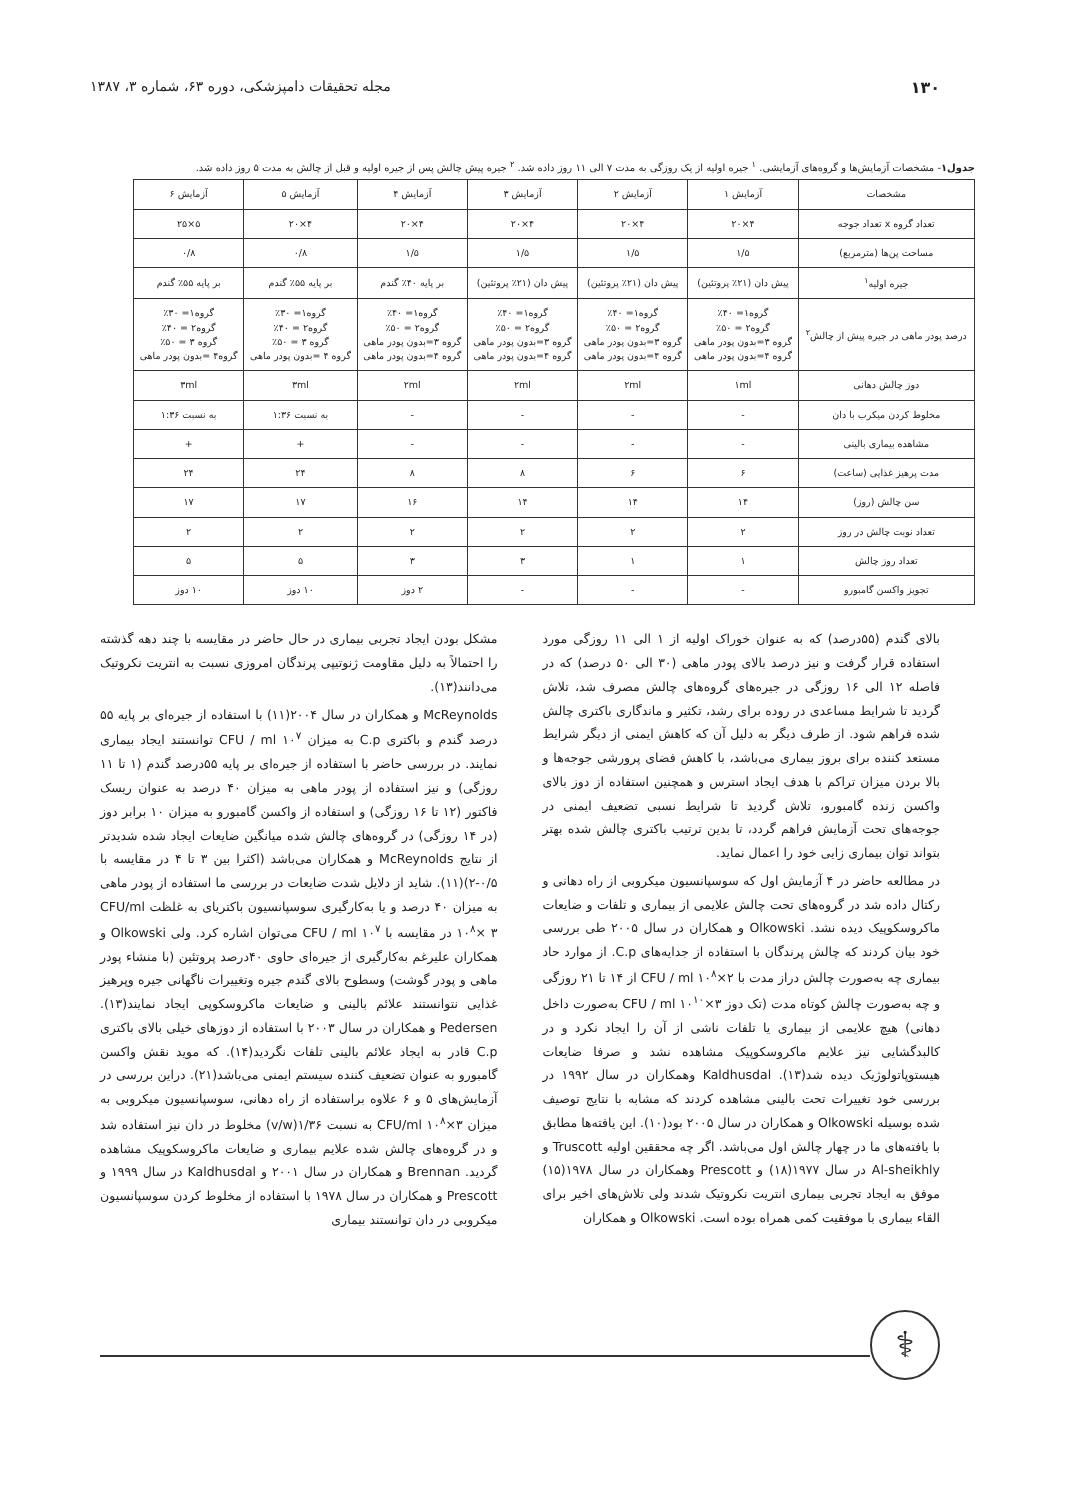۱۳۰ مجله تحقیقات دامپزشکی، دوره ۶۳، شماره ۳، ۱۳۸۷
جدول۱- مشخصات آزمایش‌ها و گروه‌های آزمایشی. <sup>۱</sup> جیره اولیه از یک روزگی به مدت ۷ الی ۱۱ روز داده شد. <sup>۲</sup> جیره پیش چالش پس از جیره اولیه و قبل از چالش به مدت ۵ روز داده شد.
| مشخصات | آزمایش ۱ | آزمایش ۲ | آزمایش ۳ | آزمایش ۴ | آزمایش ۵ | آزمایش ۶ |
| --- | --- | --- | --- | --- | --- | --- |
| تعداد گروه x تعداد جوجه | ۴×۲۰ | ۴×۲۰ | ۴×۲۰ | ۴×۲۰ | ۴×۲۰ | ۵×۲۵ |
| مساحت پن‌ها (مترمربع) | ۱/۵ | ۱/۵ | ۱/۵ | ۱/۵ | ۰/۸ | ۰/۸ |
| جیره اولیه<sup>۱</sup> | پیش دان (۲۱٪ پروتئین) | پیش دان (۲۱٪ پروتئین) | پیش دان (۲۱٪ پروتئین) | بر پایه ۴۰٪ گندم | بر پایه ۵۵٪ گندم | بر پایه ۵۵٪ گندم |
| درصد پودر ماهی در جیره پیش از چالش<sup>۲</sup> | گروه۱= ۴۰٪ گروه۲ = ۵۰٪ گروه ۳=بدون پودر ماهی گروه ۴=بدون پودر ماهی | گروه۱= ۴۰٪ گروه۲ = ۵۰٪ گروه ۳=بدون پودر ماهی گروه ۴=بدون پودر ماهی | گروه۱= ۴۰٪ گروه۲ = ۵۰٪ گروه ۳=بدون پودر ماهی گروه ۴=بدون پودر ماهی | گروه۱= ۴۰٪ گروه۲ = ۵۰٪ گروه ۳=بدون پودر ماهی گروه ۴=بدون پودر ماهی | گروه۱= ۳۰٪ گروه۲ = ۴۰٪ گروه ۳ = ۵۰٪ گروه ۴ =بدون پودر ماهی | گروه۱= ۳۰٪ گروه۲ = ۴۰٪ گروه ۳ = ۵۰٪ گروه۴ =بدون پودر ماهی |
| دوز چالش دهانی | ۱ml | ۲ml | ۲ml | ۲ml | ۳ml | ۳ml |
| مخلوط کردن میکرب با دان | - | - | - | - | به نسبت ۱:۳۶ | به نسبت ۱:۳۶ |
| مشاهده بیماری بالینی | - | - | - | - | + | + |
| مدت پرهیز غذایی (ساعت) | ۶ | ۶ | ۸ | ۸ | ۲۴ | ۲۴ |
| سن چالش (روز) | ۱۴ | ۱۴ | ۱۴ | ۱۶ | ۱۷ | ۱۷ |
| تعداد نوبت چالش در روز | ۲ | ۲ | ۲ | ۲ | ۲ | ۲ |
| تعداد روز چالش | ۱ | ۱ | ۳ | ۳ | ۵ | ۵ |
| تجویز واکسن گامبورو | - | - | - | ۲ دوز | ۱۰ دوز | ۱۰ دوز |
بالای گندم (۵۵درصد) که به عنوان خوراک اولیه از ۱ الی ۱۱ روزگی مورد استفاده قرار گرفت و نیز درصد بالای پودر ماهی (۳۰ الی ۵۰ درصد) که در فاصله ۱۲ الی ۱۶ روزگی در جیره‌های گروه‌های چالش مصرف شد، تلاش گردید تا شرایط مساعدی در روده برای رشد، تکثیر و ماندگاری باکتری چالش شده فراهم شود. از طرف دیگر به دلیل آن که کاهش ایمنی از دیگر شرایط مستعد کننده برای بروز بیماری می‌باشد، با کاهش فضای پرورشی جوجه‌ها و بالا بردن میزان تراکم با هدف ایجاد استرس و همچنین استفاده از دوز بالای واکسن زنده گامبورو، تلاش گردید تا شرایط نسبی تضعیف ایمنی در جوجه‌های تحت آزمایش فراهم گردد، تا بدین ترتیب باکتری چالش شده بهتر بتواند توان بیماری زایی خود را اعمال نماید.
در مطالعه حاضر در ۴ آزمایش اول که سوسپانسیون میکروبی از راه دهانی و رکتال داده شد در گروه‌های تحت چالش علایمی از بیماری و تلفات و ضایعات ماکروسکوپیک دیده نشد. Olkowski و همکاران در سال ۲۰۰۵ طی بررسی خود بیان کردند که چالش پرندگان با استفاده از جدایه‌های C.p. از موارد حاد بیماری چه به‌صورت چالش دراز مدت با CFU / ml ۱۰<sup>۸</sup>×۲ از ۱۴ تا ۲۱ روزگی و چه به‌صورت چالش کوتاه مدت (تک دوز CFU / ml ۱۰<sup>۱۰</sup>×۳ به‌صورت داخل دهانی) هیچ علایمی از بیماری یا تلفات ناشی از آن را ایجاد نکرد و در کالبدگشایی نیز علایم ماکروسکوپیک مشاهده نشد و صرفا ضایعات هیستوپاتولوژیک دیده شد(۱۳). Kaldhusdal وهمکاران در سال ۱۹۹۲ در بررسی خود تغییرات تحت بالینی مشاهده کردند که مشابه با نتایج توصیف شده بوسیله Olkowski و همکاران در سال ۲۰۰۵ بود(۱۰). این یافته‌ها مطابق با یافته‌های ما در چهار چالش اول می‌باشد. اگر چه محققین اولیه Truscott و Al-sheikhly در سال ۱۹۷۷(۱۸) و Prescott وهمکاران در سال ۱۹۷۸(۱۵) موفق به ایجاد تجربی بیماری انتریت نکروتیک شدند ولی تلاش‌های اخیر برای القاء بیماری با موفقیت کمی همراه بوده است. Olkowski و همکاران
مشکل بودن ایجاد تجربی بیماری در حال حاضر در مقایسه با چند دهه گذشته را احتمالاً به دلیل مقاومت ژنوتیپی پرندگان امروزی نسبت به انتریت نکروتیک می‌دانند(۱۳).
McReynolds و همکاران در سال ۲۰۰۴(۱۱) با استفاده از جیره‌ای بر پایه ۵۵ درصد گندم و باکتری C.p به میزان CFU / ml ۱۰<sup>۷</sup> توانستند ایجاد بیماری نمایند. در بررسی حاضر با استفاده از جیره‌ای بر پایه ۵۵درصد گندم (۱ تا ۱۱ روزگی) و نیز استفاده از پودر ماهی به میزان ۴۰ درصد به عنوان ریسک فاکتور (۱۲ تا ۱۶ روزگی) و استفاده از واکسن گامبورو به میزان ۱۰ برابر دوز (در ۱۴ روزگی) در گروه‌های چالش شده میانگین ضایعات ایجاد شده شدیدتر از نتایج McReynolds و همکاران می‌باشد (اکثرا بین ۳ تا ۴ در مقایسه با ۰/۵-۲)(۱۱). شاید از دلایل شدت ضایعات در بررسی ما استفاده از پودر ماهی به میزان ۴۰ درصد و یا به‌کارگیری سوسپانسیون باکتریای به غلظت CFU/ml ۱۰<sup>۸</sup>× ۳ در مقایسه با CFU / ml ۱۰<sup>۷</sup> می‌توان اشاره کرد. ولی Olkowski و همکاران علیرغم به‌کارگیری از جیره‌ای حاوی ۴۰درصد پروتئین (با منشاء پودر ماهی و پودر گوشت) وسطوح بالای گندم جیره وتغییرات ناگهانی جیره وپرهیز غذایی نتوانستند علائم بالینی و ضایعات ماکروسکوپی ایجاد نمایند(۱۳). Pedersen و همکاران در سال ۲۰۰۳ با استفاده از دوزهای خیلی بالای باکتری C.p قادر به ایجاد علائم بالینی تلفات نگردید(۱۴). که موید نقش واکسن گامبورو به عنوان تضعیف کننده سیستم ایمنی می‌باشد(۲۱). دراین بررسی در آزمایش‌های ۵ و ۶ علاوه براستفاده از راه دهانی، سوسپانسیون میکروبی به میزان CFU/ml ۱۰<sup>۸</sup>×۳ به نسبت ۱/۳۶(v/w) مخلوط در دان نیز استفاده شد و در گروه‌های چالش شده علایم بیماری و ضایعات ماکروسکوپیک مشاهده گردید. Brennan و همکاران در سال ۲۰۰۱ و Kaldhusdal در سال ۱۹۹۹ و Prescott و همکاران در سال ۱۹۷۸ با استفاده از مخلوط کردن سوسپانسیون میکروبی در دان توانستند بیماری
⚕